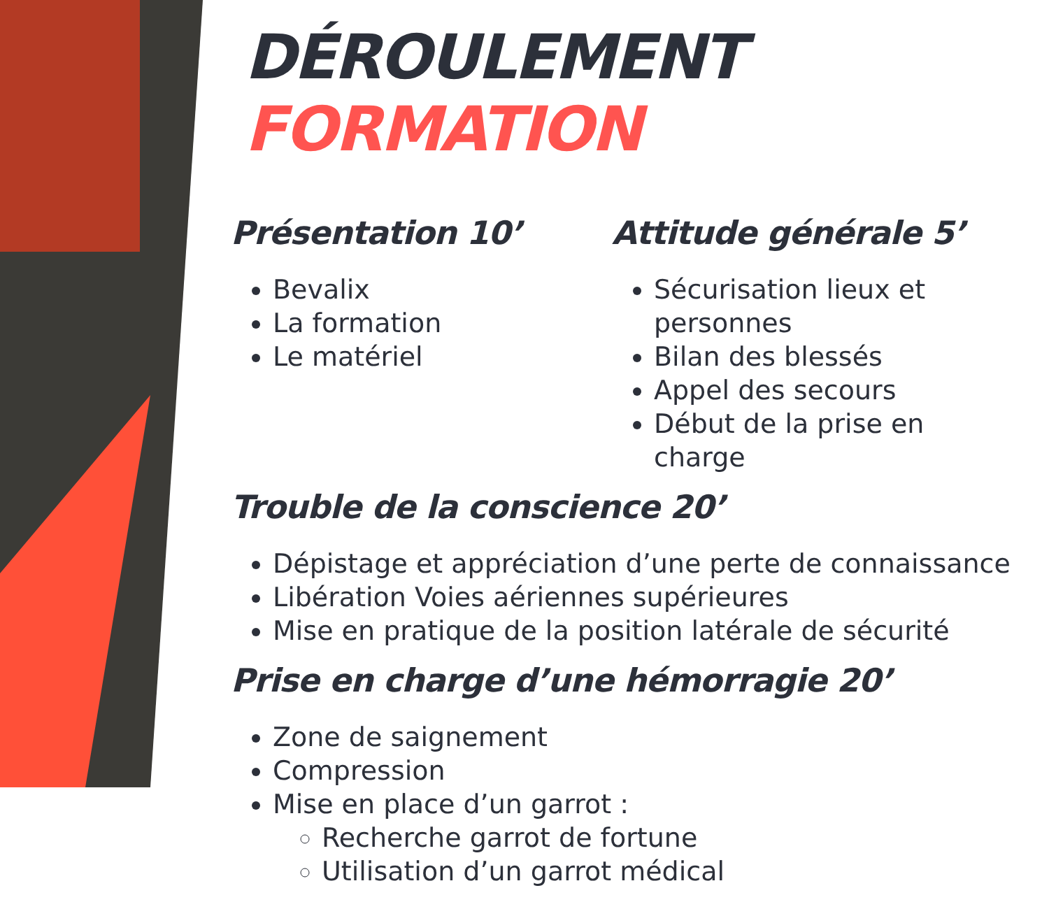DÉROULEMENT FORMATION
Présentation 10’
Bevalix
La formation
Le matériel
Attitude générale 5’
Sécurisation lieux et personnes
Bilan des blessés
Appel des secours
Début de la prise en charge
Trouble de la conscience 20’
Dépistage et appréciation d’une perte de connaissance
Libération Voies aériennes supérieures
Mise en pratique de la position latérale de sécurité
Prise en charge d’une hémorragie 20’
Zone de saignement
Compression
Mise en place d’un garrot :
Recherche garrot de fortune
Utilisation d’un garrot médical